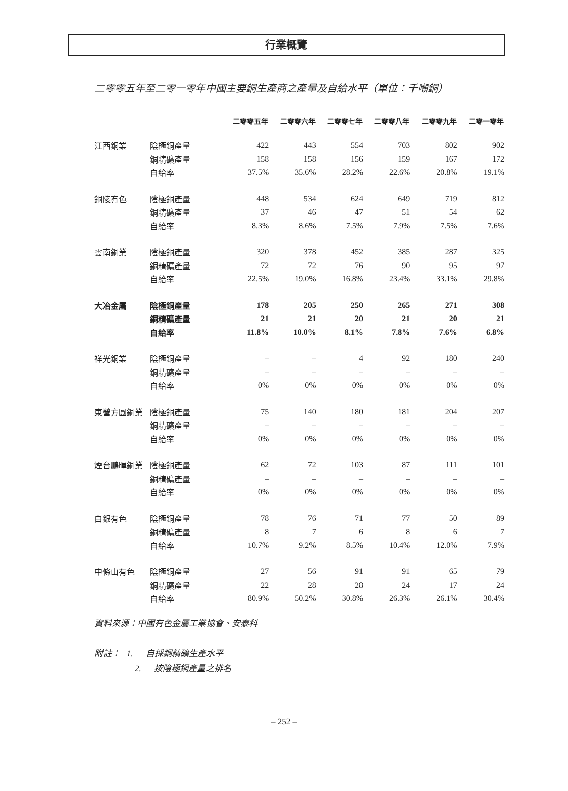行業概覽
二零零五年至二零一零年中國主要銅生產商之產量及自給水平（單位：千噸銅）
| | | 二零零五年 | 二零零六年 | 二零零七年 | 二零零八年 | 二零零九年 | 二零一零年 |
| --- | --- | --- | --- | --- | --- | --- | --- |
| 江西銅業 | 陰極銅產量 | 422 | 443 | 554 | 703 | 802 | 902 |
| | 銅精礦產量 | 158 | 158 | 156 | 159 | 167 | 172 |
| | 自給率 | 37.5% | 35.6% | 28.2% | 22.6% | 20.8% | 19.1% |
| 銅陵有色 | 陰極銅產量 | 448 | 534 | 624 | 649 | 719 | 812 |
| | 銅精礦產量 | 37 | 46 | 47 | 51 | 54 | 62 |
| | 自給率 | 8.3% | 8.6% | 7.5% | 7.9% | 7.5% | 7.6% |
| 雲南銅業 | 陰極銅產量 | 320 | 378 | 452 | 385 | 287 | 325 |
| | 銅精礦產量 | 72 | 72 | 76 | 90 | 95 | 97 |
| | 自給率 | 22.5% | 19.0% | 16.8% | 23.4% | 33.1% | 29.8% |
| 大冶金屬 | 陰極銅產量 | 178 | 205 | 250 | 265 | 271 | 308 |
| | 銅精礦產量 | 21 | 21 | 20 | 21 | 20 | 21 |
| | 自給率 | 11.8% | 10.0% | 8.1% | 7.8% | 7.6% | 6.8% |
| 祥光銅業 | 陰極銅產量 | – | – | 4 | 92 | 180 | 240 |
| | 銅精礦產量 | – | – | – | – | – | – |
| | 自給率 | 0% | 0% | 0% | 0% | 0% | 0% |
| 東營方圓銅業 | 陰極銅產量 | 75 | 140 | 180 | 181 | 204 | 207 |
| | 銅精礦產量 | – | – | – | – | – | – |
| | 自給率 | 0% | 0% | 0% | 0% | 0% | 0% |
| 煙台鵬暉銅業 | 陰極銅產量 | 62 | 72 | 103 | 87 | 111 | 101 |
| | 銅精礦產量 | – | – | – | – | – | – |
| | 自給率 | 0% | 0% | 0% | 0% | 0% | 0% |
| 白銀有色 | 陰極銅產量 | 78 | 76 | 71 | 77 | 50 | 89 |
| | 銅精礦產量 | 8 | 7 | 6 | 8 | 6 | 7 |
| | 自給率 | 10.7% | 9.2% | 8.5% | 10.4% | 12.0% | 7.9% |
| 中條山有色 | 陰極銅產量 | 27 | 56 | 91 | 91 | 65 | 79 |
| | 銅精礦產量 | 22 | 28 | 28 | 24 | 17 | 24 |
| | 自給率 | 80.9% | 50.2% | 30.8% | 26.3% | 26.1% | 30.4% |
資料來源：中國有色金屬工業協會、安泰科
附註： 1. 自採銅精礦生產水平
2. 按陰極銅產量之排名
– 252 –